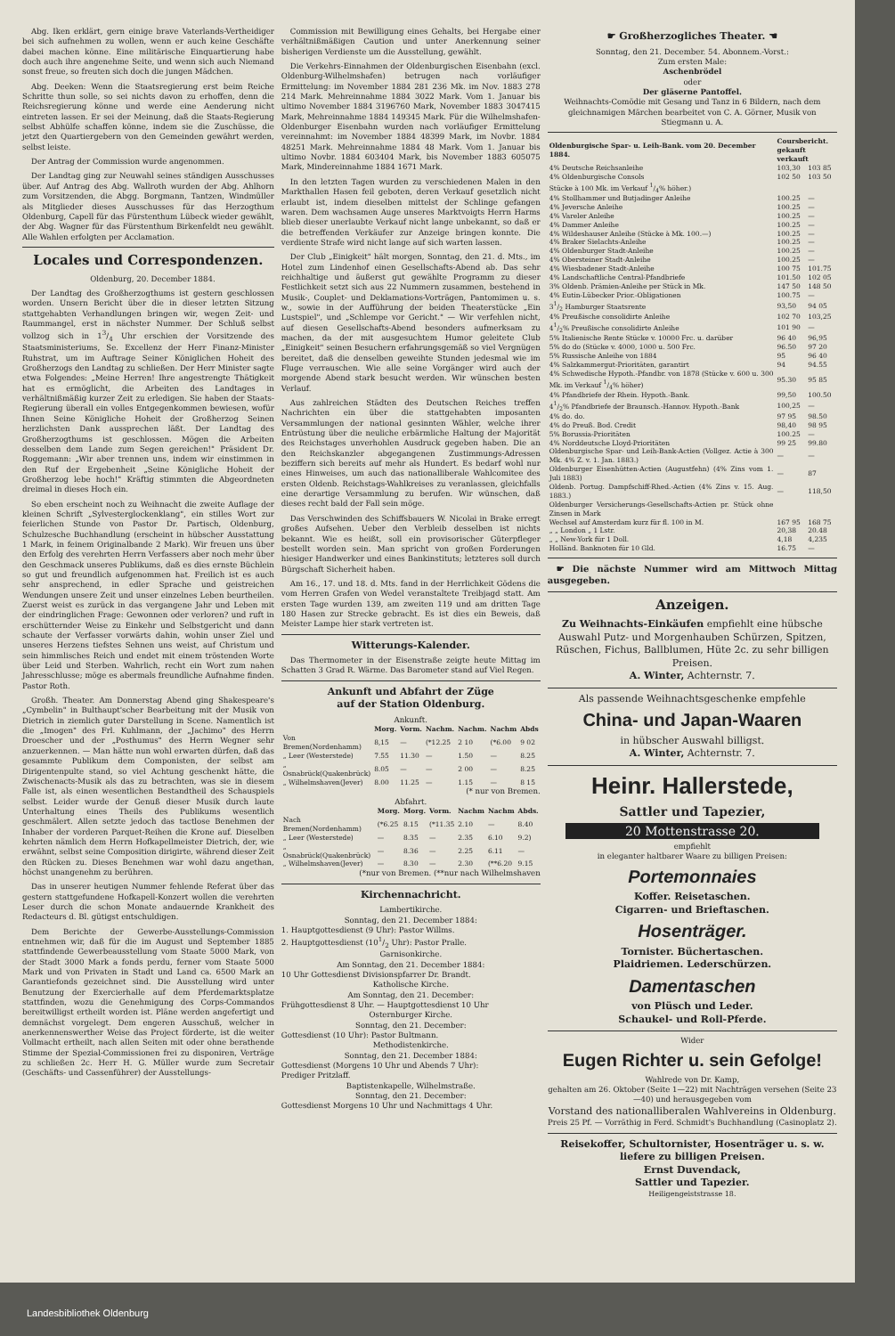Abg. Iken erklärt, gern einige brave Vaterlands-Vertheidiger bei sich aufnehmen zu wollen, wenn er auch keine Geschäfte dabei machen könne. Eine militärische Einquartierung habe doch auch ihre angenehme Seite, und wenn sich auch Niemand sonst freue, so freuten sich doch die jungen Mädchen.
Abg. Deeken: Wenn die Staatsregierung erst beim Reiche Schritte thun solle, so sei nichts davon zu erhoffen, denn die Reichsregierung könne und werde eine Aenderung nicht eintreten lassen. Er sei der Meinung, daß die Staats-Regierung selbst Abhülfe schaffen könne, indem sie die Zuschüsse, die jetzt den Quartiergebern von den Gemeinden gewährt werden, selbst leiste.
Der Antrag der Commission wurde angenommen.
Der Landtag ging zur Neuwahl seines ständigen Ausschusses über. Auf Antrag des Abg. Wallroth wurden der Abg. Ahlhorn zum Vorsitzenden, die Abgg. Borgmann, Tantzen, Windmüller als Mitglieder dieses Ausschusses für das Herzogthum Oldenburg, Capell für das Fürstenthum Lübeck wieder gewählt, der Abg. Wagner für das Fürstenthum Birkenfeldt neu gewählt. Alle Wahlen erfolgten per Acclamation.
Locales und Correspondenzen.
Oldenburg, 20. December 1884.
Der Landtag des Großherzogthums ist gestern geschlossen worden. Unsern Bericht über die in dieser letzten Sitzung stattgehabten Verhandlungen bringen wir, wegen Zeit- und Raummangel, erst in nächster Nummer. Der Schluß selbst vollzog sich in 13/4 Uhr erschien der Vorsitzende des Staatsministeriums, Se. Excellenz der Herr Finanz-Minister Ruhstrat, um im Auftrage Seiner Königlichen Hoheit des Großherzogs den Landtag zu schließen. Der Herr Minister sagte etwa Folgendes: „Meine Herren! Ihre angestrengte Thätigkeit hat es ermöglicht, die Arbeiten des Landtages in verhältnißmäßig kurzer Zeit zu erledigen. Sie haben der Staats-Regierung überall ein volles Entgegenkommen bewiesen, wofür Ihnen Seine Königliche Hoheit der Großherzog Seinen herzlichsten Dank aussprechen läßt. Der Landtag des Großherzogthums ist geschlossen. Mögen die Arbeiten desselben dem Lande zum Segen gereichen!" Präsident Dr. Roggemann: „Wir aber trennen uns, indem wir einstimmen in den Ruf der Ergebenheit „Seine Königliche Hoheit der Großherzog lebe hoch!" Kräftig stimmten die Abgeordneten dreimal in dieses Hoch ein.
So eben erscheint noch zu Weihnacht die zweite Auflage der kleinen Schrift „Sylvesterglockenklang", ein stilles Wort zur feierlichen Stunde von Pastor Dr. Partisch, Oldenburg, Schulzesche Buchhandlung (erscheint in hübscher Ausstattung 1 Mark, in feinem Originalbande 2 Mark). Wir freuen uns über den Erfolg des verehrten Herrn Verfassers aber noch mehr über den Geschmack unseres Publikums, daß es dies ernste Büchlein so gut und freundlich aufgenommen hat. Freilich ist es auch sehr ansprechend, in edler Sprache und geistreichen Wendungen unsere Zeit und unser einzelnes Leben beurtheilen. Zuerst weist es zurück in das vergangene Jahr und Leben mit der eindringlichen Frage: Gewonnen oder verloren? und ruft in erschütternder Weise zu Einkehr und Selbstgericht und dann schaute der Verfasser vorwärts dahin, wohin unser Ziel und unseres Herzens tiefstes Sehnen uns weist, auf Christum und sein himmlisches Reich und endet mit einem tröstenden Worte über Leid und Sterben. Wahrlich, recht ein Wort zum nahen Jahresschlusse; möge es abermals freundliche Aufnahme finden. Pastor Roth.
Großh. Theater. Am Donnerstag Abend ging Shakespeare's „Cymbelin" in Bulthaupt'scher Bearbeitung mit der Musik von Dietrich in ziemlich guter Darstellung in Scene. Namentlich ist die „Imogen" des Frl. Kuhlmann, der „Jachimo" des Herrn Droescher und der „Posthumus" des Herrn Wegner sehr anzuerkennen. — Man hätte nun wohl erwarten dürfen, daß das gesammte Publikum dem Componisten, der selbst am Dirigentenpulte stand, so viel Achtung geschenkt hätte, die Zwischenacts-Musik als das zu betrachten, was sie in diesem Falle ist, als einen wesentlichen Bestandtheil des Schauspiels selbst. Leider wurde der Genuß dieser Musik durch laute Unterhaltung eines Theils des Publikums wesentlich geschmälert. Allen setzte jedoch das tactlose Benehmen der Inhaber der vorderen Parquet-Reihen die Krone auf. Dieselben kehrten nämlich dem Herrn Hofkapellmeister Dietrich, der, wie erwähnt, selbst seine Composition dirigirte, während dieser Zeit den Rücken zu. Dieses Benehmen war wohl dazu angethan, höchst unangenehm zu berühren.
Das in unserer heutigen Nummer fehlende Referat über das gestern stattgefundene Hofkapell-Konzert wollen die verehrten Leser durch die schon Monate andauernde Krankheit des Redacteurs d. Bl. gütigst entschuldigen.
Dem Berichte der Gewerbe-Ausstellungs-Commission entnehmen wir, daß für die im August und September 1885 stattfindende Gewerbeausstellung vom Staate 5000 Mark, von der Stadt 3000 Mark a fonds perdu, ferner vom Staate 5000 Mark und von Privaten in Stadt und Land ca. 6500 Mark an Garantiefonds gezeichnet sind. Die Ausstellung wird unter Benutzung der Exercierhalle auf dem Pferdemarktsplatze stattfinden, wozu die Genehmigung des Corps-Commandos bereitwilligst ertheilt worden ist. Pläne werden angefertigt und demnächst vorgelegt. Dem engeren Ausschuß, welcher in anerkennenswerther Weise das Project förderte, ist die weiter Vollmacht ertheilt, nach allen Seiten mit oder ohne berathende Stimme der Spezial-Commissionen frei zu disponiren, Verträge zu schließen 2c. Herr H. G. Müller wurde zum Secretair (Geschäfts- und Cassenführer) der Ausstellungs-
Commission mit Bewilligung eines Gehalts, bei Hergabe einer verhältnißmäßigen Caution und unter Anerkennung seiner bisherigen Verdienste um die Ausstellung, gewählt.
Die Verkehrs-Einnahmen der Oldenburgischen Eisenbahn (excl. Oldenburg-Wilhelmshafen) betrugen nach vorläufiger Ermittelung: im November 1884 281 236 Mk. im Nov. 1883 278 214 Mark. Mehreinnahme 1884 3022 Mark. Vom 1. Januar bis ultimo November 1884 3196760 Mark, November 1883 3047415 Mark, Mehreinnahme 1884 149345 Mark. Für die Wilhelmshafen-Oldenburger Eisenbahn wurden nach vorläufiger Ermittelung vereinnahmt: im November 1884 48399 Mark, im Novbr. 1884 48251 Mark. Mehreinnahme 1884 48 Mark. Vom 1. Januar bis ultimo Novbr. 1884 603404 Mark, bis November 1883 605075 Mark, Mindereinnahme 1884 1671 Mark.
In den letzten Tagen wurden zu verschiedenen Malen in den Markthallen Hasen feil geboten, deren Verkauf gesetzlich nicht erlaubt ist, indem dieselben mittelst der Schlinge gefangen waren. Dem wachsamen Auge unseres Marktvoigts Herrn Harms blieb dieser unerlaubte Verkauf nicht lange unbekannt, so daß er die betreffenden Verkäufer zur Anzeige bringen konnte. Die verdiente Strafe wird nicht lange auf sich warten lassen.
Der Club „Einigkeit" hält morgen, Sonntag, den 21. d. Mts., im Hotel zum Lindenhof einen Gesellschafts-Abend ab. Das sehr reichhaltige und äußerst gut gewählte Programm zu dieser Festlichkeit setzt sich aus 22 Nummern zusammen, bestehend in Musik-, Couplet- und Deklamations-Vorträgen, Pantomimen u. s. w., sowie in der Aufführung der beiden Theaterstücke „Ein Lustspiel", und „Schlempe vor Gericht." — Wir verfehlen nicht, auf diesen Gesellschafts-Abend besonders aufmerksam zu machen, da der mit ausgesuchtem Humor geleitete Club „Einigkeit" seinen Besuchern erfahrungsgemäß so viel Vergnügen bereitet, daß die denselben geweihte Stunden jedesmal wie im Fluge verrauschen. Wie alle seine Vorgänger wird auch der morgende Abend stark besucht werden. Wir wünschen besten Verlauf.
Aus zahlreichen Städten des Deutschen Reiches treffen Nachrichten ein über die stattgehabten imposanten Versammlungen der national gesinnten Wähler, welche ihrer Entrüstung über die neuliche erbärmliche Haltung der Majorität des Reichstages unverhohlen Ausdruck gegeben haben. Die an den Reichskanzler abgegangenen Zustimmungs-Adressen beziffern sich bereits auf mehr als Hundert. Es bedarf wohl nur eines Hinweises, um auch das nationalliberale Wahlcomitee des ersten Oldenb. Reichstags-Wahlkreises zu veranlassen, gleichfalls eine derartige Versammlung zu berufen. Wir wünschen, daß dieses recht bald der Fall sein möge.
Das Verschwinden des Schiffsbauers W. Nicolai in Brake erregt großes Aufsehen. Ueber den Verbleib desselben ist nichts bekannt. Wie es heißt, soll ein provisorischer Güterpfleger bestellt worden sein. Man spricht von großen Forderungen hiesiger Handwerker und eines Bankinstituts; letzteres soll durch Bürgschaft Sicherheit haben.
Am 16., 17. und 18. d. Mts. fand in der Herrlichkeit Gödens die vom Herren Grafen von Wedel veranstaltete Treibjagd statt. Am ersten Tage wurden 139, am zweiten 119 und am dritten Tage 180 Hasen zur Strecke gebracht. Es ist dies ein Beweis, daß Meister Lampe hier stark vertreten ist.
Witterungs-Kalender.
Das Thermometer in der Eisenstraße zeigte heute Mittag im Schatten 3 Grad R. Wärme. Das Barometer stand auf Viel Regen.
Ankunft und Abfahrt der Züge
auf der Station Oldenburg.
Ankunft.
| | Morg. | Vorm. | Nachm. | Nachm. | Nachm | Abds |
| --- | --- | --- | --- | --- | --- | --- |
| Von Bremen(Nordenhamm) | 8,15 | — | (*12.25 | 2 10 | (*6.00 | 9 02 |
| „ Leer (Westerstede) | 7.55 | 11.30 | — | 1.50 | — | 8.25 |
| „ Osnabrück(Quakenbrück) | 8.05 | — | — | 2 00 | — | 8.25 |
| „ Wilhelmshaven(Jever) | 8.00 | 11.25 | — | 1.15 | — | 8 15 |
(* nur von Bremen.
Abfahrt.
| | Morg. | Morg. | Vorm. | Nachm | Nachm | Abds. |
| --- | --- | --- | --- | --- | --- | --- |
| Nach Bremen(Nordenhamm) | (*6.25 | 8.15 | (*11.35 | 2.10 | — | 8.40 |
| „ Leer (Westerstede) | — | 8.35 | — | 2.35 | 6.10 | 9.2) |
| „ Osnabrück(Quakenbrück) | — | 8.36 | — | 2.25 | 6.11 | — |
| „ Wilhelmshaven(Jever) | — | 8.30 | — | 2.30 | (**6.20 | 9.15 |
(*nur von Bremen. (**nur nach Wilhelmshaven
Kirchennachricht.
Lambertikirche.
Sonntag, den 21. December 1884:
1. Hauptgottesdienst (9 Uhr): Pastor Willms.
2. Hauptgottesdienst (101/2 Uhr): Pastor Pralle.
Garnisonkirche.
Am Sonntag, den 21. December 1884:
10 Uhr Gottesdienst Divisionspfarrer Dr. Brandt.
Katholische Kirche.
Am Sonntag, den 21. December:
Frühgottesdienst 8 Uhr. — Hauptgottesdienst 10 Uhr
Osternburger Kirche.
Sonntag, den 21. December:
Gottesdienst (10 Uhr): Pastor Bultmann.
Methodistenkirche.
Sonntag, den 21. December 1884:
Gottesdienst (Morgens 10 Uhr und Abends 7 Uhr):
Prediger Pritzlaff.
Baptistenkapelle, Wilhelmstraße.
Sonntag, den 21. December:
Gottesdienst Morgens 10 Uhr und Nachmittags 4 Uhr.
☛ Großherzogliches Theater. ☚
Sonntag, den 21. December. 54. Abonnem.-Vorst.:
Zum ersten Male:
Aschenbrödel
oder
Der gläserne Pantoffel.
Weihnachts-Comödie mit Gesang und Tanz in 6 Bildern, nach dem gleichnamigen Märchen bearbeitet von C. A. Görner, Musik von Stiegmann u. A.
| Oldenburgische Spar- u. Leih-Bank. vom 20. December 1884. | Coursbericht. gekauft verkauft | |
| --- | --- | --- |
| 4% Deutsche Reichsanleihe | 103,30 | 103 85 |
| 4% Oldenburgische Consols | 102 50 | 103 50 |
| Stücke à 100 Mk. im Verkauf 1/4% höher.) | | |
| 4% Stollhammer und Butjadinger Anleihe | 100.25 | — |
| 4% Jeversche Anleihe | 100.25 | — |
| 4% Vareler Anleihe | 100.25 | — |
| 4% Dammer Anleihe | 100.25 | — |
| 4% Wildeshauser Anleihe (Stücke à Mk. 100.—) | 100.25 | — |
| 4% Braker Sielachts-Anleihe | 100.25 | — |
| 4% Oldenburger Stadt-Anleihe | 100.25 | — |
| 4% Obersteiner Stadt-Anleihe | 100.25 | — |
| 4% Wiesbadener Stadt-Anleihe | 100 75 | 101.75 |
| 4% Landschaftliche Central-Pfandbriefe | 101.50 | 102 05 |
| 3% Oldenb. Prämien-Anleihe per Stück in Mk. | 147 50 | 148 50 |
| 4% Eutin-Lübecker Prior.-Obligationen | 100.75 | — |
| 31/2 Hamburger Staatsrente | 93,50 | 94 05 |
| 4% Preußische consolidirte Anleihe | 102 70 | 103,25 |
| 41/2% Preußische consolidirte Anleihe | 101 90 | — |
| 5% Italienische Rente Stücke v. 10000 Frc. u. darüber | 96 40 | 96,95 |
| 5% do do (Stücke v. 4000, 1000 u. 500 Frc. | 96.50 | 97 20 |
| 5% Russische Anleihe von 1884 | 95 | 96 40 |
| 4% Salzkammergut-Prioritäten, garantirt | 94 | 94.55 |
| 4% Schwedische Hypoth.-Pfandbr. von 1878 (Stücke v. 600 u. 300 Mk. im Verkauf 1/4% höher) | 95.30 | 95 85 |
| 4% Pfandbriefe der Rhein. Hypoth.-Bank. | 99,50 | 100.50 |
| 41/2% Pfandbriefe der Braunsch.-Hannov. Hypoth.-Bank | 100,25 | — |
| 4% do. do. | 97 95 | 98.50 |
| 4% do Preuß. Bod. Credit | 98,40 | 98 95 |
| 5% Borussia-Prioritäten | 100.25 | — |
| 4% Norddeutsche Lloyd-Prioritäten | 99 25 | 99.80 |
| Oldenburgische Spar- und Leih-Bank-Actien (Vollgez. Actie à 300 Mk. 4% Z. v. 1. Jan. 1883.) | — | — |
| Oldenburger Eisenhütten-Actien (Augustfehn) (4% Zins vom 1. Juli 1883) | — | 87 |
| Oldenb. Portug. Dampfschiff-Rhed.-Actien (4% Zins v. 15. Aug. 1883.) | — | 118,50 |
| Oldenburger Versicherungs-Gesellschafts-Actien pr. Stück ohne Zinsen in Mark | | |
| Wechsel auf Amsterdam kurz für fl. 100 in M. | 167 95 | 168 75 |
| „ „ London „ 1 Lstr. | 20,38 | 20.48 |
| „ „ New-York für 1 Doll. | 4,18 | 4,235 |
| Holländ. Banknoten für 10 Gld. | 16.75 | — |
☛ Die nächste Nummer wird am Mittwoch Mittag ausgegeben.
Anzeigen.
Zu Weihnachts-Einkäufen empfiehlt eine hübsche Auswahl Putz- und Morgenhauben Schürzen, Spitzen, Rüschen, Fichus, Ballblumen, Hüte 2c. zu sehr billigen Preisen.
A. Winter, Achternstr. 7.
Als passende Weihnachtsgeschenke empfehle
China- und Japan-Waaren
in hübscher Auswahl billigst.
A. Winter, Achternstr. 7.
Heinr. Hallerstede,
Sattler und Tapezier,
20 Mottenstrasse 20.
empfiehlt
in eleganter haltbarer Waare zu billigen Preisen:
Portemonnaies
Koffer. Reisetaschen.
Cigarren- und Brieftaschen.
Hosenträger.
Tornister. Büchertaschen.
Plaidriemen. Lederschürzen.
Damentaschen
von Plüsch und Leder.
Schaukel- und Roll-Pferde.
Wider
Eugen Richter u. sein Gefolge!
Wahlrede von Dr. Kamp,
gehalten am 26. Oktober (Seite 1—22) mit Nachträgen versehen (Seite 23—40) und herausgegeben vom
Vorstand des nationalliberalen Wahlvereins in Oldenburg.
Preis 25 Pf. — Vorräthig in Ferd. Schmidt's Buchhandlung (Casinoplatz 2).
Reisekoffer, Schultornister, Hosenträger u. s. w. liefere zu billigen Preisen.
Ernst Duvendack,
Sattler und Tapezier.
Heiligengeiststrasse 18.
Landesbibliothek Oldenburg